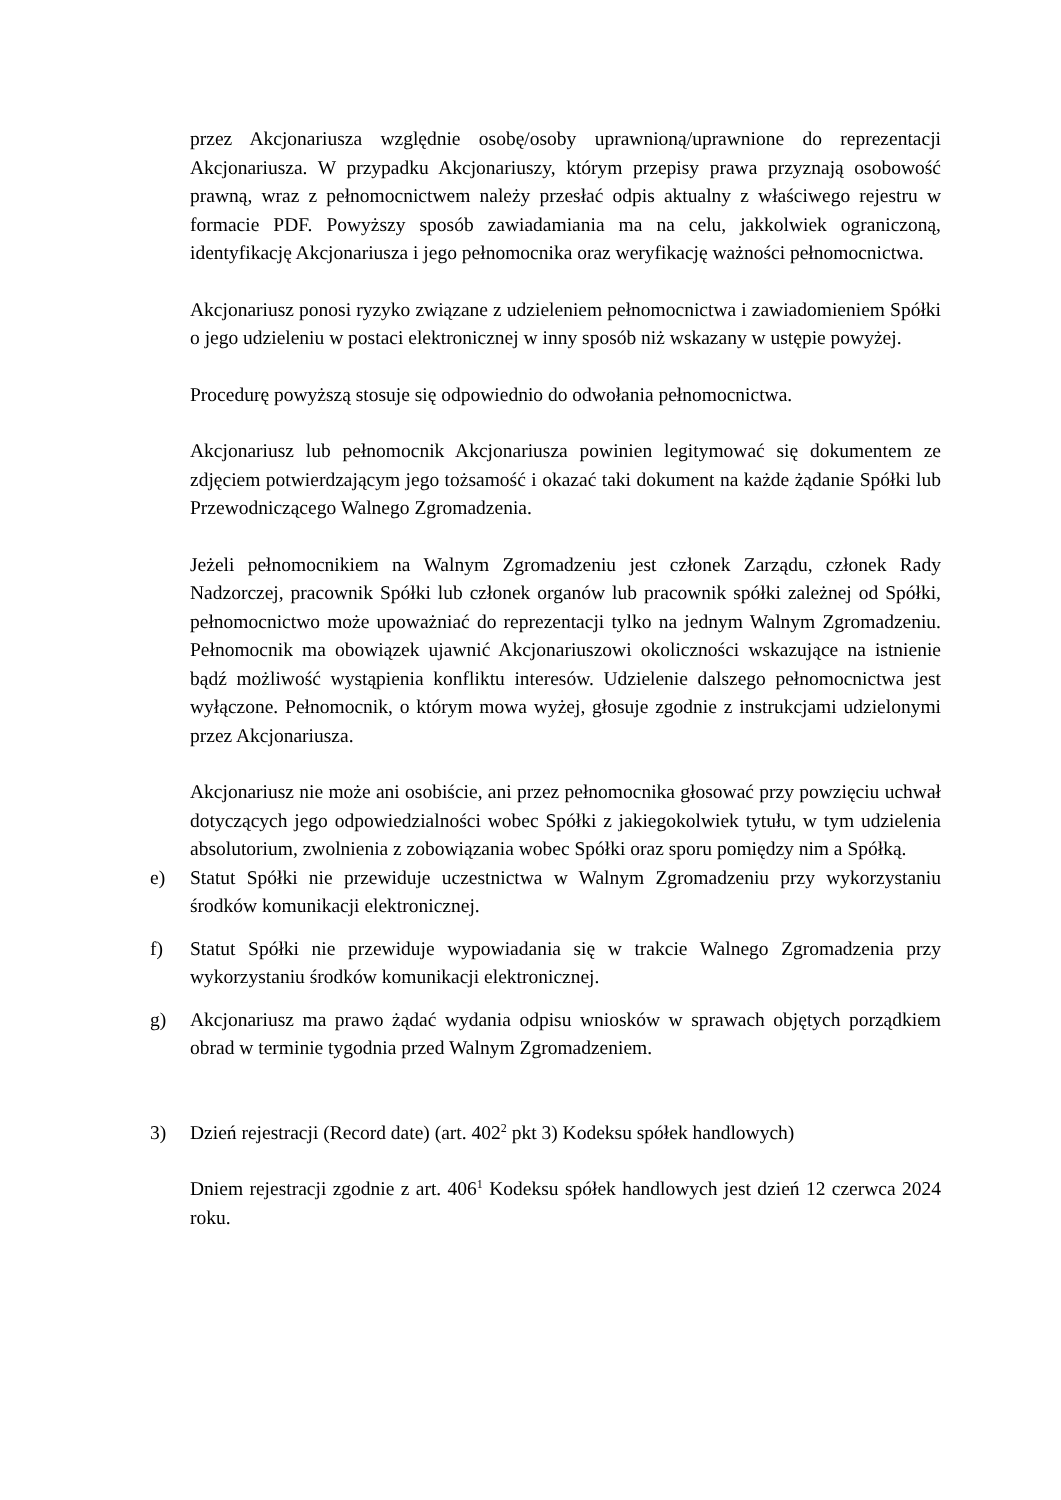przez Akcjonariusza względnie osobę/osoby uprawnioną/uprawnione do reprezentacji Akcjonariusza. W przypadku Akcjonariuszy, którym przepisy prawa przyznają osobowość prawną, wraz z pełnomocnictwem należy przesłać odpis aktualny z właściwego rejestru w formacie PDF. Powyższy sposób zawiadamiania ma na celu, jakkolwiek ograniczoną, identyfikację Akcjonariusza i jego pełnomocnika oraz weryfikację ważności pełnomocnictwa.
Akcjonariusz ponosi ryzyko związane z udzieleniem pełnomocnictwa i zawiadomieniem Spółki o jego udzieleniu w postaci elektronicznej w inny sposób niż wskazany w ustępie powyżej.
Procedurę powyższą stosuje się odpowiednio do odwołania pełnomocnictwa.
Akcjonariusz lub pełnomocnik Akcjonariusza powinien legitymować się dokumentem ze zdjęciem potwierdzającym jego tożsamość i okazać taki dokument na każde żądanie Spółki lub Przewodniczącego Walnego Zgromadzenia.
Jeżeli pełnomocnikiem na Walnym Zgromadzeniu jest członek Zarządu, członek Rady Nadzorczej, pracownik Spółki lub członek organów lub pracownik spółki zależnej od Spółki, pełnomocnictwo może upoważniać do reprezentacji tylko na jednym Walnym Zgromadzeniu. Pełnomocnik ma obowiązek ujawnić Akcjonariuszowi okoliczności wskazujące na istnienie bądź możliwość wystąpienia konfliktu interesów. Udzielenie dalszego pełnomocnictwa jest wyłączone. Pełnomocnik, o którym mowa wyżej, głosuje zgodnie z instrukcjami udzielonymi przez Akcjonariusza.
Akcjonariusz nie może ani osobiście, ani przez pełnomocnika głosować przy powzięciu uchwał dotyczących jego odpowiedzialności wobec Spółki z jakiegokolwiek tytułu, w tym udzielenia absolutorium, zwolnienia z zobowiązania wobec Spółki oraz sporu pomiędzy nim a Spółką.
e) Statut Spółki nie przewiduje uczestnictwa w Walnym Zgromadzeniu przy wykorzystaniu środków komunikacji elektronicznej.
f) Statut Spółki nie przewiduje wypowiadania się w trakcie Walnego Zgromadzenia przy wykorzystaniu środków komunikacji elektronicznej.
g) Akcjonariusz ma prawo żądać wydania odpisu wniosków w sprawach objętych porządkiem obrad w terminie tygodnia przed Walnym Zgromadzeniem.
3) Dzień rejestracji (Record date) (art. 402<sup>2</sup> pkt 3) Kodeksu spółek handlowych)
Dniem rejestracji zgodnie z art. 406<sup>1</sup> Kodeksu spółek handlowych jest dzień 12 czerwca 2024 roku.